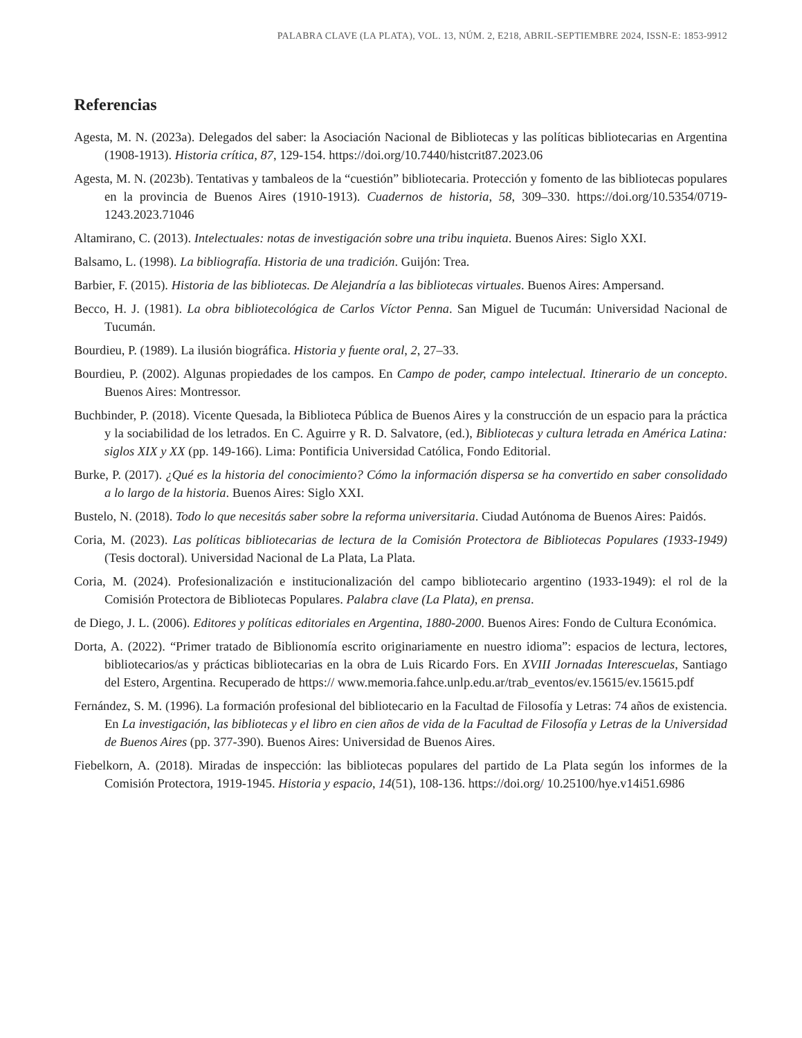PALABRA CLAVE (LA PLATA), VOL. 13, NÚM. 2, E218, ABRIL-SEPTIEMBRE 2024, ISSN-E: 1853-9912
Referencias
Agesta, M. N. (2023a). Delegados del saber: la Asociación Nacional de Bibliotecas y las políticas bibliotecarias en Argentina (1908-1913). Historia crítica, 87, 129-154. https://doi.org/10.7440/histcrit87.2023.06
Agesta, M. N. (2023b). Tentativas y tambaleos de la “cuestión” bibliotecaria. Protección y fomento de las bibliotecas populares en la provincia de Buenos Aires (1910-1913). Cuadernos de historia, 58, 309–330. https://doi.org/10.5354/0719-1243.2023.71046
Altamirano, C. (2013). Intelectuales: notas de investigación sobre una tribu inquieta. Buenos Aires: Siglo XXI.
Balsamo, L. (1998). La bibliografía. Historia de una tradición. Guijón: Trea.
Barbier, F. (2015). Historia de las bibliotecas. De Alejandría a las bibliotecas virtuales. Buenos Aires: Ampersand.
Becco, H. J. (1981). La obra bibliotecológica de Carlos Víctor Penna. San Miguel de Tucumán: Universidad Nacional de Tucumán.
Bourdieu, P. (1989). La ilusión biográfica. Historia y fuente oral, 2, 27–33.
Bourdieu, P. (2002). Algunas propiedades de los campos. En Campo de poder, campo intelectual. Itinerario de un concepto. Buenos Aires: Montressor.
Buchbinder, P. (2018). Vicente Quesada, la Biblioteca Pública de Buenos Aires y la construcción de un espacio para la práctica y la sociabilidad de los letrados. En C. Aguirre y R. D. Salvatore, (ed.), Bibliotecas y cultura letrada en América Latina: siglos XIX y XX (pp. 149-166). Lima: Pontificia Universidad Católica, Fondo Editorial.
Burke, P. (2017). ¿Qué es la historia del conocimiento? Cómo la información dispersa se ha convertido en saber consolidado a lo largo de la historia. Buenos Aires: Siglo XXI.
Bustelo, N. (2018). Todo lo que necesitás saber sobre la reforma universitaria. Ciudad Autónoma de Buenos Aires: Paidós.
Coria, M. (2023). Las políticas bibliotecarias de lectura de la Comisión Protectora de Bibliotecas Populares (1933-1949) (Tesis doctoral). Universidad Nacional de La Plata, La Plata.
Coria, M. (2024). Profesionalización e institucionalización del campo bibliotecario argentino (1933-1949): el rol de la Comisión Protectora de Bibliotecas Populares. Palabra clave (La Plata), en prensa.
de Diego, J. L. (2006). Editores y políticas editoriales en Argentina, 1880-2000. Buenos Aires: Fondo de Cultura Económica.
Dorta, A. (2022). “Primer tratado de Biblionomía escrito originariamente en nuestro idioma”: espacios de lectura, lectores, bibliotecarios/as y prácticas bibliotecarias en la obra de Luis Ricardo Fors. En XVIII Jornadas Interescuelas, Santiago del Estero, Argentina. Recuperado de https:// www.memoria.fahce.unlp.edu.ar/trab_eventos/ev.15615/ev.15615.pdf
Fernández, S. M. (1996). La formación profesional del bibliotecario en la Facultad de Filosofía y Letras: 74 años de existencia. En La investigación, las bibliotecas y el libro en cien años de vida de la Facultad de Filosofía y Letras de la Universidad de Buenos Aires (pp. 377-390). Buenos Aires: Universidad de Buenos Aires.
Fiebelkorn, A. (2018). Miradas de inspección: las bibliotecas populares del partido de La Plata según los informes de la Comisión Protectora, 1919-1945. Historia y espacio, 14(51), 108-136. https://doi.org/ 10.25100/hye.v14i51.6986